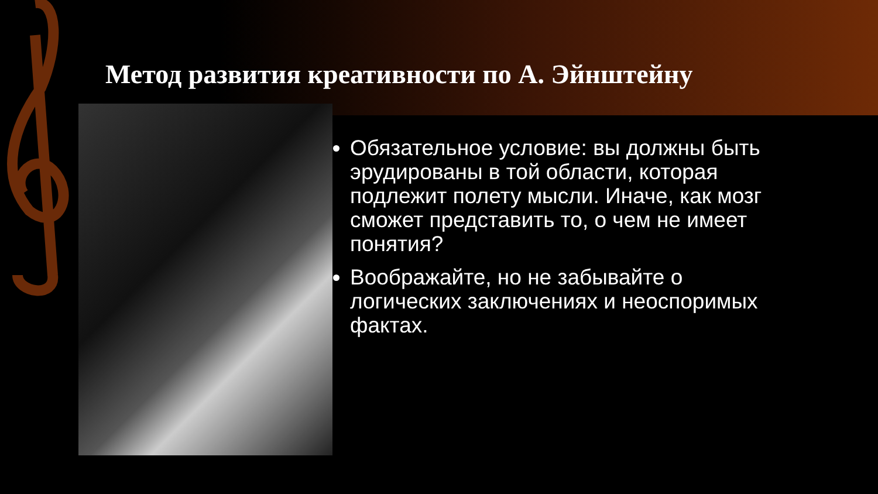Метод развития креативности по А. Эйнштейну
Обязательное условие: вы должны быть эрудированы в той области, которая подлежит полету мысли. Иначе, как мозг сможет представить то, о чем не имеет понятия?
Воображайте, но не забывайте о логических заключениях и неоспоримых фактах.